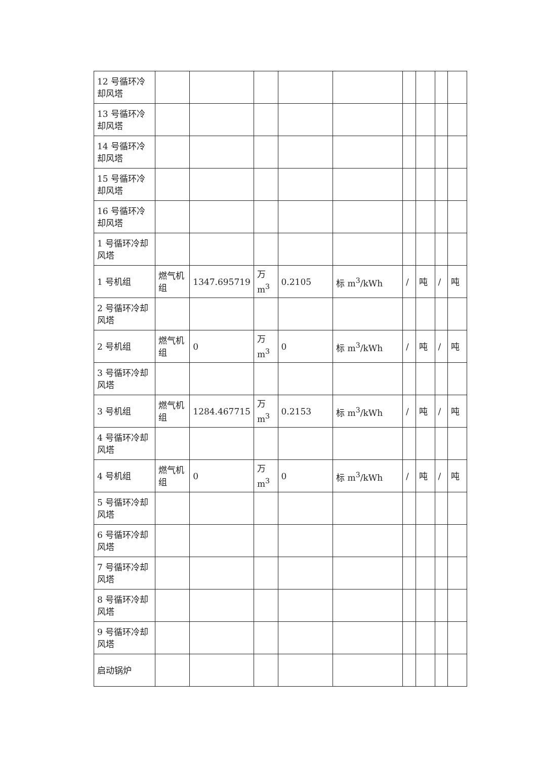| 12 号循环冷却风塔 | | | | | | | | | |
| 13 号循环冷却风塔 | | | | | | | | | |
| 14 号循环冷却风塔 | | | | | | | | | |
| 15 号循环冷却风塔 | | | | | | | | | |
| 16 号循环冷却风塔 | | | | | | | | | |
| 1 号循环冷却风塔 | | | | | | | | | |
| 1 号机组 | 燃气机组 | 1347.695719 | 万 m<sup>3</sup> | 0.2105 | 标 m<sup>3</sup>/kWh | / | 吨 | / | 吨 |
| 2 号循环冷却风塔 | | | | | | | | | |
| 2 号机组 | 燃气机组 | 0 | 万 m<sup>3</sup> | 0 | 标 m<sup>3</sup>/kWh | / | 吨 | / | 吨 |
| 3 号循环冷却风塔 | | | | | | | | | |
| 3 号机组 | 燃气机组 | 1284.467715 | 万 m<sup>3</sup> | 0.2153 | 标 m<sup>3</sup>/kWh | / | 吨 | / | 吨 |
| 4 号循环冷却风塔 | | | | | | | | | |
| 4 号机组 | 燃气机组 | 0 | 万 m<sup>3</sup> | 0 | 标 m<sup>3</sup>/kWh | / | 吨 | / | 吨 |
| 5 号循环冷却风塔 | | | | | | | | | |
| 6 号循环冷却风塔 | | | | | | | | | |
| 7 号循环冷却风塔 | | | | | | | | | |
| 8 号循环冷却风塔 | | | | | | | | | |
| 9 号循环冷却风塔 | | | | | | | | | |
| 启动锅炉 | | | | | | | | | |